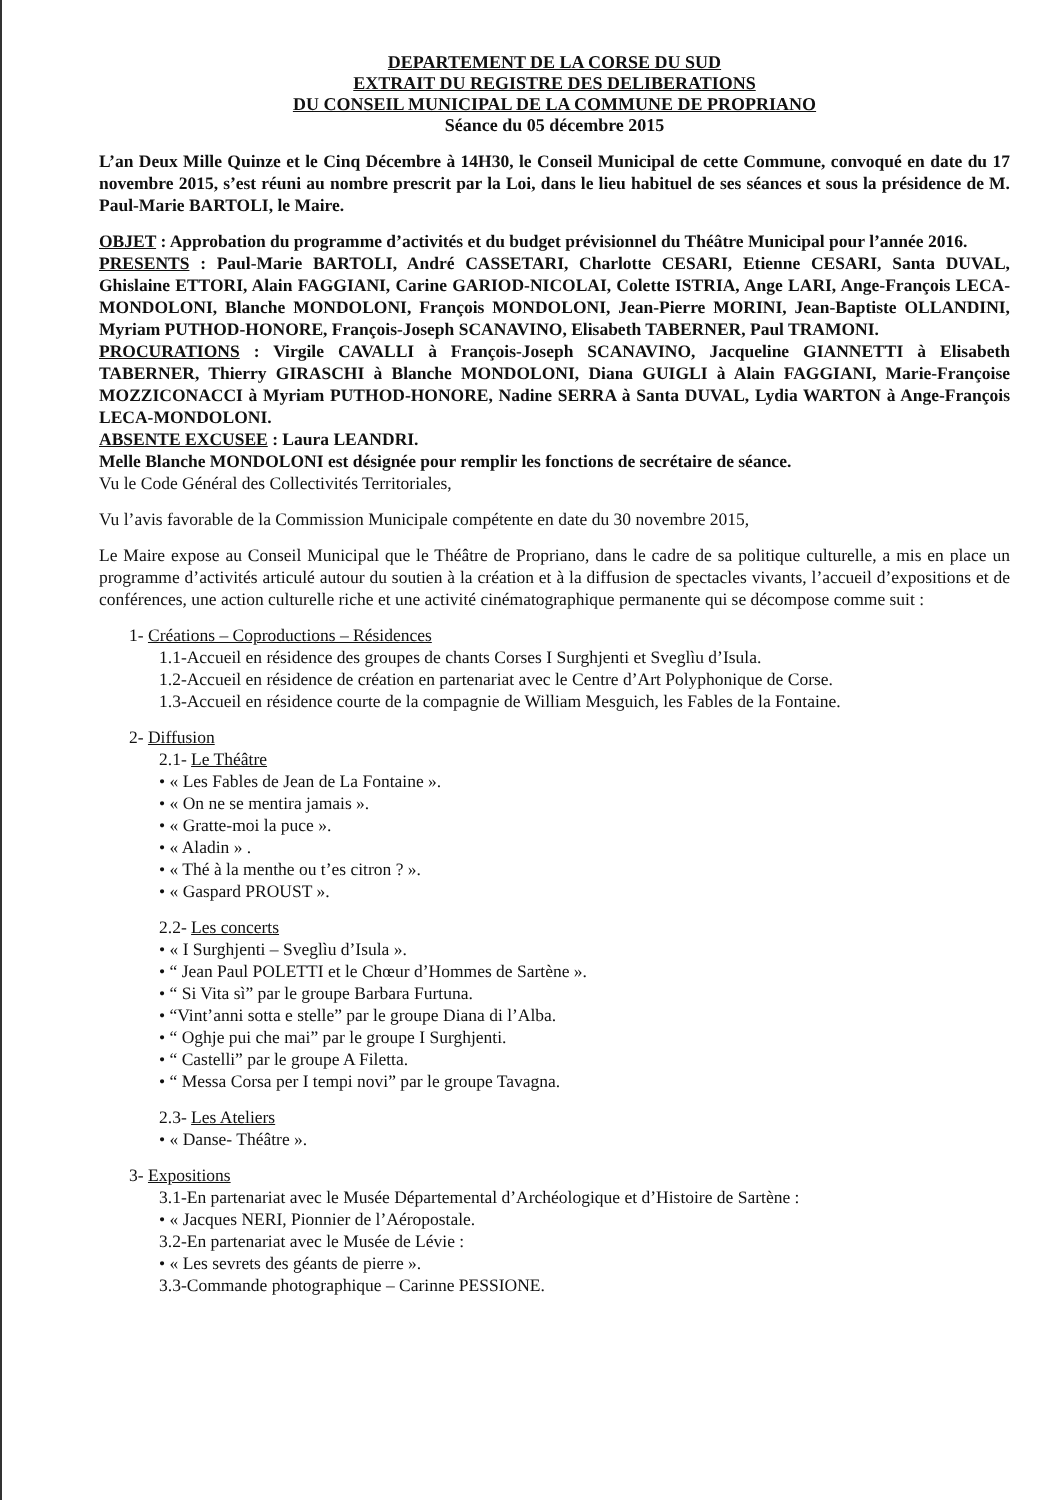DEPARTEMENT DE LA CORSE DU SUD
EXTRAIT DU REGISTRE DES DELIBERATIONS
DU CONSEIL MUNICIPAL DE LA COMMUNE DE PROPRIANO
Séance du 05 décembre 2015
L’an Deux Mille Quinze et le Cinq Décembre à 14H30, le Conseil Municipal de cette Commune, convoqué en date du 17 novembre 2015, s’est réuni au nombre prescrit par la Loi, dans le lieu habituel de ses séances et sous la présidence de M. Paul-Marie BARTOLI, le Maire.
OBJET : Approbation du programme d’activités et du budget prévisionnel du Théâtre Municipal pour l’année 2016.
PRESENTS : Paul-Marie BARTOLI, André CASSETARI, Charlotte CESARI, Etienne CESARI, Santa DUVAL, Ghislaine ETTORI, Alain FAGGIANI, Carine GARIOD-NICOLAI, Colette ISTRIA, Ange LARI, Ange-François LECA-MONDOLONI, Blanche MONDOLONI, François MONDOLONI, Jean-Pierre MORINI, Jean-Baptiste OLLANDINI, Myriam PUTHOD-HONORE, François-Joseph SCANAVINO, Elisabeth TABERNER, Paul TRAMONI.
PROCURATIONS : Virgile CAVALLI à François-Joseph SCANAVINO, Jacqueline GIANNETTI à Elisabeth TABERNER, Thierry GIRASCHI à Blanche MONDOLONI, Diana GUIGLI à Alain FAGGIANI, Marie-Françoise MOZZICONACCI à Myriam PUTHOD-HONORE, Nadine SERRA à Santa DUVAL, Lydia WARTON à Ange-François LECA-MONDOLONI.
ABSENTE EXCUSEE : Laura LEANDRI.
Melle Blanche MONDOLONI est désignée pour remplir les fonctions de secrétaire de séance.
Vu le Code Général des Collectivités Territoriales,
Vu l’avis favorable de la Commission Municipale compétente en date du 30 novembre 2015,
Le Maire expose au Conseil Municipal que le Théâtre de Propriano, dans le cadre de sa politique culturelle, a mis en place un programme d’activités articulé autour du soutien à la création et à la diffusion de spectacles vivants, l’accueil d’expositions et de conférences, une action culturelle riche et une activité cinématographique permanente qui se décompose comme suit :
1- Créations – Coproductions – Résidences
1.1-Accueil en résidence des groupes de chants Corses I Surghjenti et Sveglìu d’Isula.
1.2-Accueil en résidence de création en partenariat avec le Centre d’Art Polyphonique de Corse.
1.3-Accueil en résidence courte de la compagnie de William Mesguich, les Fables de la Fontaine.
2- Diffusion
2.1- Le Théâtre
• « Les Fables de Jean de La Fontaine ».
• « On ne se mentira jamais ».
• « Gratte-moi la puce ».
• « Aladin » .
• « Thé à la menthe ou t’es citron ? ».
• « Gaspard PROUST ».
2.2- Les concerts
• « I Surghjenti – Sveglìu d’Isula ».
• “ Jean Paul POLETTI et le Chœur d’Hommes de Sartène ».
• “ Si Vita sì” par le groupe Barbara Furtuna.
• “Vint’anni sotta e stelle” par le groupe Diana di l’Alba.
• “ Oghje pui che mai” par le groupe I Surghjenti.
• “ Castelli” par le groupe A Filetta.
• “ Messa Corsa per I tempi novi” par le groupe Tavagna.
2.3- Les Ateliers
• « Danse- Théâtre ».
3- Expositions
3.1-En partenariat avec le Musée Départemental d’Archéologique et d’Histoire de Sartène :
• « Jacques NERI, Pionnier de l’Aéropostale.
3.2-En partenariat avec le Musée de Lévie :
• « Les sevrets des géants de pierre ».
3.3-Commande photographique – Carinne PESSIONE.